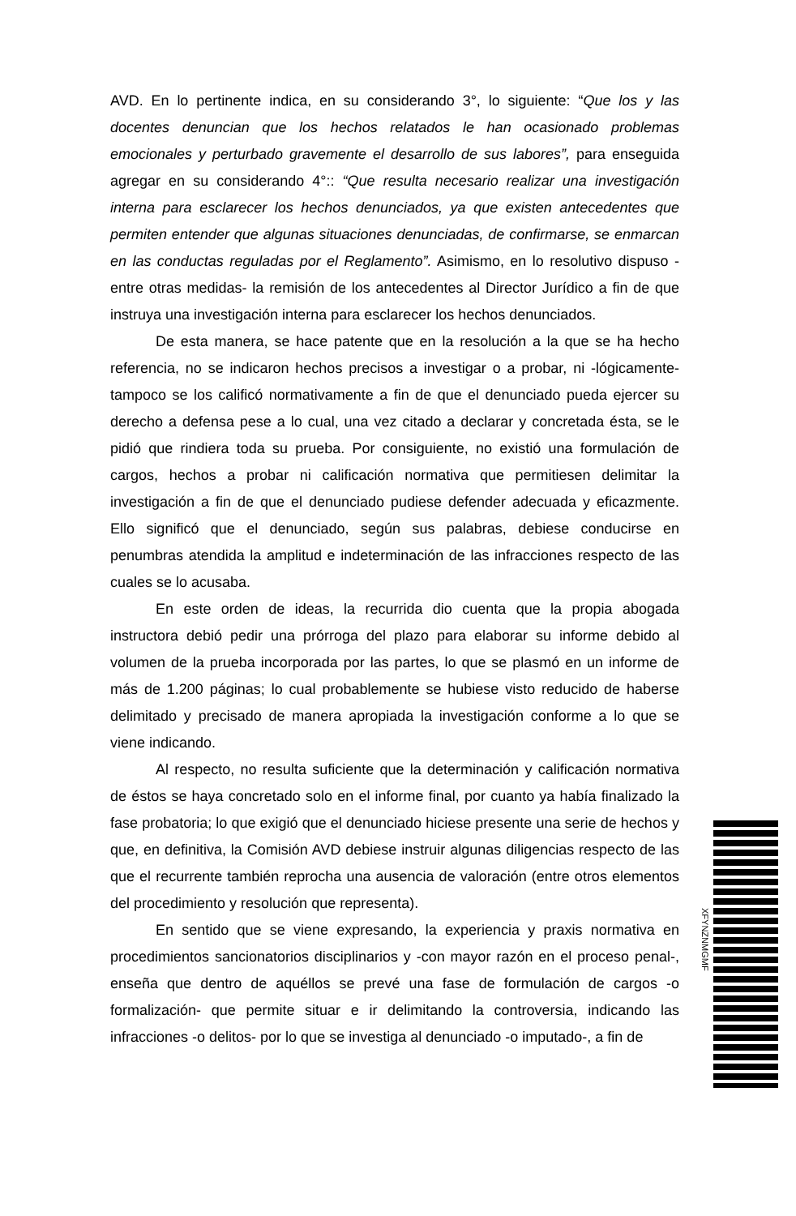AVD. En lo pertinente indica, en su considerando 3°, lo siguiente: “Que los y las docentes denuncian que los hechos relatados le han ocasionado problemas emocionales y perturbado gravemente el desarrollo de sus labores”, para enseguida agregar en su considerando 4°:: “Que resulta necesario realizar una investigación interna para esclarecer los hechos denunciados, ya que existen antecedentes que permiten entender que algunas situaciones denunciadas, de confirmarse, se enmarcan en las conductas reguladas por el Reglamento”. Asimismo, en lo resolutivo dispuso -entre otras medidas- la remisión de los antecedentes al Director Jurídico a fin de que instruya una investigación interna para esclarecer los hechos denunciados.
De esta manera, se hace patente que en la resolución a la que se ha hecho referencia, no se indicaron hechos precisos a investigar o a probar, ni -lógicamente- tampoco se los calificó normativamente a fin de que el denunciado pueda ejercer su derecho a defensa pese a lo cual, una vez citado a declarar y concretada ésta, se le pidió que rindiera toda su prueba. Por consiguiente, no existió una formulación de cargos, hechos a probar ni calificación normativa que permitiesen delimitar la investigación a fin de que el denunciado pudiese defender adecuada y eficazmente. Ello significó que el denunciado, según sus palabras, debiese conducirse en penumbras atendida la amplitud e indeterminación de las infracciones respecto de las cuales se lo acusaba.
En este orden de ideas, la recurrida dio cuenta que la propia abogada instructora debió pedir una prórroga del plazo para elaborar su informe debido al volumen de la prueba incorporada por las partes, lo que se plasmó en un informe de más de 1.200 páginas; lo cual probablemente se hubiese visto reducido de haberse delimitado y precisado de manera apropiada la investigación conforme a lo que se viene indicando.
Al respecto, no resulta suficiente que la determinación y calificación normativa de éstos se haya concretado solo en el informe final, por cuanto ya había finalizado la fase probatoria; lo que exigió que el denunciado hiciese presente una serie de hechos y que, en definitiva, la Comisión AVD debiese instruir algunas diligencias respecto de las que el recurrente también reprocha una ausencia de valoración (entre otros elementos del procedimiento y resolución que representa).
En sentido que se viene expresando, la experiencia y praxis normativa en procedimientos sancionatorios disciplinarios y -con mayor razón en el proceso penal-, enseña que dentro de aquéllos se prevé una fase de formulación de cargos -o formalización- que permite situar e ir delimitando la controversia, indicando las infracciones -o delitos- por lo que se investiga al denunciado -o imputado-, a fin de
XFYNZNMGMF